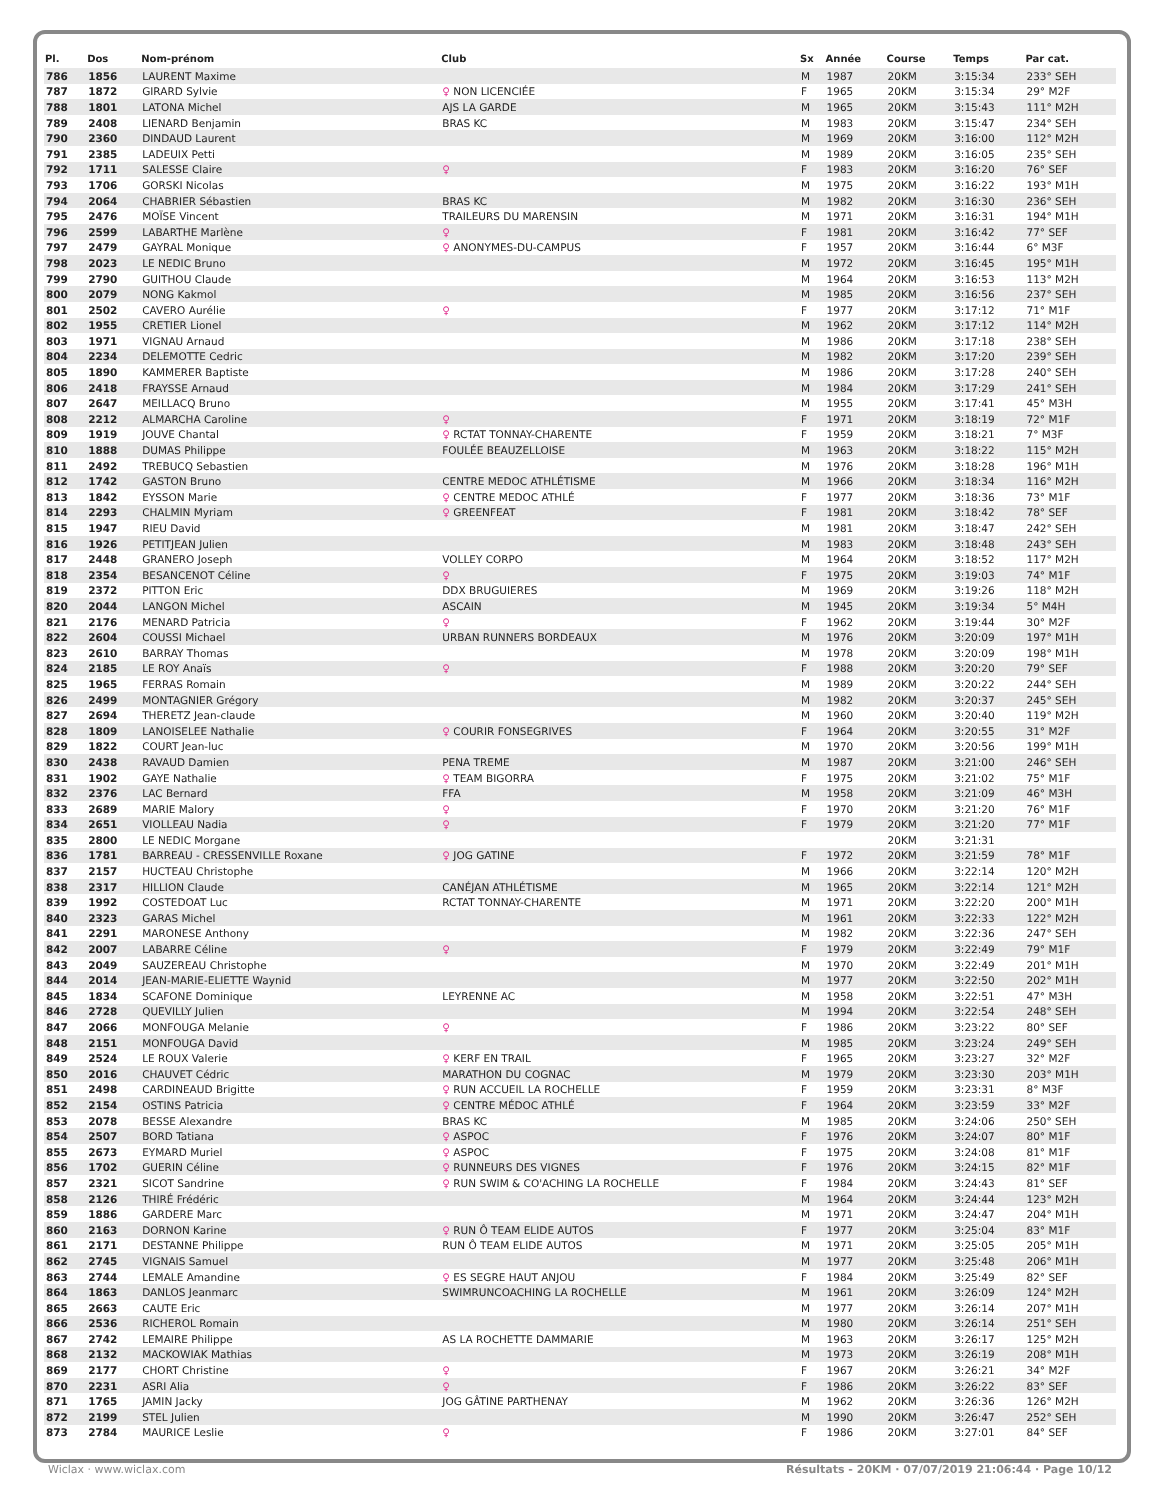| Pl. | Dos | Nom-prénom | Club | Sx | Année | Course | Temps | Par cat. |
| --- | --- | --- | --- | --- | --- | --- | --- | --- |
| 786 | 1856 | LAURENT Maxime | | M | 1987 | 20KM | 3:15:34 | 233° SEH |
| 787 | 1872 | GIRARD Sylvie | ♀ NON LICENCIÉE | F | 1965 | 20KM | 3:15:34 | 29° M2F |
| 788 | 1801 | LATONA Michel | AJS LA GARDE | M | 1965 | 20KM | 3:15:43 | 111° M2H |
| 789 | 2408 | LIENARD Benjamin | BRAS KC | M | 1983 | 20KM | 3:15:47 | 234° SEH |
| 790 | 2360 | DINDAUD Laurent | | M | 1969 | 20KM | 3:16:00 | 112° M2H |
| 791 | 2385 | LADEUIX Petti | | M | 1989 | 20KM | 3:16:05 | 235° SEH |
| 792 | 1711 | SALESSE Claire | ♀ | F | 1983 | 20KM | 3:16:20 | 76° SEF |
| 793 | 1706 | GORSKI Nicolas | | M | 1975 | 20KM | 3:16:22 | 193° M1H |
| 794 | 2064 | CHABRIER Sébastien | BRAS KC | M | 1982 | 20KM | 3:16:30 | 236° SEH |
| 795 | 2476 | MOÏSE Vincent | TRAILEURS DU MARENSIN | M | 1971 | 20KM | 3:16:31 | 194° M1H |
| 796 | 2599 | LABARTHE Marlène | ♀ | F | 1981 | 20KM | 3:16:42 | 77° SEF |
| 797 | 2479 | GAYRAL Monique | ♀ ANONYMES-DU-CAMPUS | F | 1957 | 20KM | 3:16:44 | 6° M3F |
| 798 | 2023 | LE NEDIC Bruno | | M | 1972 | 20KM | 3:16:45 | 195° M1H |
| 799 | 2790 | GUITHOU Claude | | M | 1964 | 20KM | 3:16:53 | 113° M2H |
| 800 | 2079 | NONG Kakmol | | M | 1985 | 20KM | 3:16:56 | 237° SEH |
| 801 | 2502 | CAVERO Aurélie | ♀ | F | 1977 | 20KM | 3:17:12 | 71° M1F |
| 802 | 1955 | CRETIER Lionel | | M | 1962 | 20KM | 3:17:12 | 114° M2H |
| 803 | 1971 | VIGNAU Arnaud | | M | 1986 | 20KM | 3:17:18 | 238° SEH |
| 804 | 2234 | DELEMOTTE Cedric | | M | 1982 | 20KM | 3:17:20 | 239° SEH |
| 805 | 1890 | KAMMERER Baptiste | | M | 1986 | 20KM | 3:17:28 | 240° SEH |
| 806 | 2418 | FRAYSSE Arnaud | | M | 1984 | 20KM | 3:17:29 | 241° SEH |
| 807 | 2647 | MEILLACQ Bruno | | M | 1955 | 20KM | 3:17:41 | 45° M3H |
| 808 | 2212 | ALMARCHA Caroline | ♀ | F | 1971 | 20KM | 3:18:19 | 72° M1F |
| 809 | 1919 | JOUVE Chantal | ♀ RCTAT TONNAY-CHARENTE | F | 1959 | 20KM | 3:18:21 | 7° M3F |
| 810 | 1888 | DUMAS Philippe | FOULÉE BEAUZELLOISE | M | 1963 | 20KM | 3:18:22 | 115° M2H |
| 811 | 2492 | TREBUCQ Sebastien | | M | 1976 | 20KM | 3:18:28 | 196° M1H |
| 812 | 1742 | GASTON Bruno | CENTRE MEDOC ATHLÉTISME | M | 1966 | 20KM | 3:18:34 | 116° M2H |
| 813 | 1842 | EYSSON Marie | ♀ CENTRE MEDOC ATHLÉ | F | 1977 | 20KM | 3:18:36 | 73° M1F |
| 814 | 2293 | CHALMIN Myriam | ♀ GREENFEAT | F | 1981 | 20KM | 3:18:42 | 78° SEF |
| 815 | 1947 | RIEU David | | M | 1981 | 20KM | 3:18:47 | 242° SEH |
| 816 | 1926 | PETITJEAN Julien | | M | 1983 | 20KM | 3:18:48 | 243° SEH |
| 817 | 2448 | GRANERO Joseph | VOLLEY CORPO | M | 1964 | 20KM | 3:18:52 | 117° M2H |
| 818 | 2354 | BESANCENOT Céline | ♀ | F | 1975 | 20KM | 3:19:03 | 74° M1F |
| 819 | 2372 | PITTON Eric | DDX BRUGUIERES | M | 1969 | 20KM | 3:19:26 | 118° M2H |
| 820 | 2044 | LANGON Michel | ASCAIN | M | 1945 | 20KM | 3:19:34 | 5° M4H |
| 821 | 2176 | MENARD Patricia | ♀ | F | 1962 | 20KM | 3:19:44 | 30° M2F |
| 822 | 2604 | COUSSI Michael | URBAN RUNNERS BORDEAUX | M | 1976 | 20KM | 3:20:09 | 197° M1H |
| 823 | 2610 | BARRAY Thomas | | M | 1978 | 20KM | 3:20:09 | 198° M1H |
| 824 | 2185 | LE ROY Anaïs | ♀ | F | 1988 | 20KM | 3:20:20 | 79° SEF |
| 825 | 1965 | FERRAS Romain | | M | 1989 | 20KM | 3:20:22 | 244° SEH |
| 826 | 2499 | MONTAGNIER Grégory | | M | 1982 | 20KM | 3:20:37 | 245° SEH |
| 827 | 2694 | THERETZ Jean-claude | | M | 1960 | 20KM | 3:20:40 | 119° M2H |
| 828 | 1809 | LANOISELEE Nathalie | ♀ COURIR FONSEGRIVES | F | 1964 | 20KM | 3:20:55 | 31° M2F |
| 829 | 1822 | COURT Jean-luc | | M | 1970 | 20KM | 3:20:56 | 199° M1H |
| 830 | 2438 | RAVAUD Damien | PENA TREME | M | 1987 | 20KM | 3:21:00 | 246° SEH |
| 831 | 1902 | GAYE Nathalie | ♀ TEAM BIGORRA | F | 1975 | 20KM | 3:21:02 | 75° M1F |
| 832 | 2376 | LAC Bernard | FFA | M | 1958 | 20KM | 3:21:09 | 46° M3H |
| 833 | 2689 | MARIE Malory | ♀ | F | 1970 | 20KM | 3:21:20 | 76° M1F |
| 834 | 2651 | VIOLLEAU Nadia | ♀ | F | 1979 | 20KM | 3:21:20 | 77° M1F |
| 835 | 2800 | LE NEDIC Morgane | | | | 20KM | 3:21:31 | |
| 836 | 1781 | BARREAU - CRESSENVILLE Roxane | ♀ JOG GATINE | F | 1972 | 20KM | 3:21:59 | 78° M1F |
| 837 | 2157 | HUCTEAU Christophe | | M | 1966 | 20KM | 3:22:14 | 120° M2H |
| 838 | 2317 | HILLION Claude | CANÉJAN ATHLÉTISME | M | 1965 | 20KM | 3:22:14 | 121° M2H |
| 839 | 1992 | COSTEDOAT Luc | RCTAT TONNAY-CHARENTE | M | 1971 | 20KM | 3:22:20 | 200° M1H |
| 840 | 2323 | GARAS Michel | | M | 1961 | 20KM | 3:22:33 | 122° M2H |
| 841 | 2291 | MARONESE Anthony | | M | 1982 | 20KM | 3:22:36 | 247° SEH |
| 842 | 2007 | LABARRE Céline | ♀ | F | 1979 | 20KM | 3:22:49 | 79° M1F |
| 843 | 2049 | SAUZEREAU Christophe | | M | 1970 | 20KM | 3:22:49 | 201° M1H |
| 844 | 2014 | JEAN-MARIE-ELIETTE Waynid | | M | 1977 | 20KM | 3:22:50 | 202° M1H |
| 845 | 1834 | SCAFONE Dominique | LEYRENNE AC | M | 1958 | 20KM | 3:22:51 | 47° M3H |
| 846 | 2728 | QUEVILLY Julien | | M | 1994 | 20KM | 3:22:54 | 248° SEH |
| 847 | 2066 | MONFOUGA Melanie | ♀ | F | 1986 | 20KM | 3:23:22 | 80° SEF |
| 848 | 2151 | MONFOUGA David | | M | 1985 | 20KM | 3:23:24 | 249° SEH |
| 849 | 2524 | LE ROUX Valerie | ♀ KERF EN TRAIL | F | 1965 | 20KM | 3:23:27 | 32° M2F |
| 850 | 2016 | CHAUVET Cédric | MARATHON DU COGNAC | M | 1979 | 20KM | 3:23:30 | 203° M1H |
| 851 | 2498 | CARDINEAUD Brigitte | ♀ RUN ACCUEIL LA ROCHELLE | F | 1959 | 20KM | 3:23:31 | 8° M3F |
| 852 | 2154 | OSTINS Patricia | ♀ CENTRE MÉDOC ATHLÉ | F | 1964 | 20KM | 3:23:59 | 33° M2F |
| 853 | 2078 | BESSE Alexandre | BRAS KC | M | 1985 | 20KM | 3:24:06 | 250° SEH |
| 854 | 2507 | BORD Tatiana | ♀ ASPOC | F | 1976 | 20KM | 3:24:07 | 80° M1F |
| 855 | 2673 | EYMARD Muriel | ♀ ASPOC | F | 1975 | 20KM | 3:24:08 | 81° M1F |
| 856 | 1702 | GUERIN Céline | ♀ RUNNEURS DES VIGNES | F | 1976 | 20KM | 3:24:15 | 82° M1F |
| 857 | 2321 | SICOT Sandrine | ♀ RUN SWIM & CO'ACHING LA ROCHELLE | F | 1984 | 20KM | 3:24:43 | 81° SEF |
| 858 | 2126 | THIRÉ Frédéric | | M | 1964 | 20KM | 3:24:44 | 123° M2H |
| 859 | 1886 | GARDERE Marc | | M | 1971 | 20KM | 3:24:47 | 204° M1H |
| 860 | 2163 | DORNON Karine | ♀ RUN Ô TEAM ELIDE AUTOS | F | 1977 | 20KM | 3:25:04 | 83° M1F |
| 861 | 2171 | DESTANNE Philippe | RUN Ô TEAM ELIDE AUTOS | M | 1971 | 20KM | 3:25:05 | 205° M1H |
| 862 | 2745 | VIGNAIS Samuel | | M | 1977 | 20KM | 3:25:48 | 206° M1H |
| 863 | 2744 | LEMALE Amandine | ♀ ES SEGRE HAUT ANJOU | F | 1984 | 20KM | 3:25:49 | 82° SEF |
| 864 | 1863 | DANLOS Jeanmarc | SWIMRUNCOACHING LA ROCHELLE | M | 1961 | 20KM | 3:26:09 | 124° M2H |
| 865 | 2663 | CAUTE Eric | | M | 1977 | 20KM | 3:26:14 | 207° M1H |
| 866 | 2536 | RICHEROL Romain | | M | 1980 | 20KM | 3:26:14 | 251° SEH |
| 867 | 2742 | LEMAIRE Philippe | AS LA ROCHETTE DAMMARIE | M | 1963 | 20KM | 3:26:17 | 125° M2H |
| 868 | 2132 | MACKOWIAK Mathias | | M | 1973 | 20KM | 3:26:19 | 208° M1H |
| 869 | 2177 | CHORT Christine | ♀ | F | 1967 | 20KM | 3:26:21 | 34° M2F |
| 870 | 2231 | ASRI Alia | ♀ | F | 1986 | 20KM | 3:26:22 | 83° SEF |
| 871 | 1765 | JAMIN Jacky | JOG GÂTINE PARTHENAY | M | 1962 | 20KM | 3:26:36 | 126° M2H |
| 872 | 2199 | STEL Julien | | M | 1990 | 20KM | 3:26:47 | 252° SEH |
| 873 | 2784 | MAURICE Leslie | ♀ | F | 1986 | 20KM | 3:27:01 | 84° SEF |
Wiclax · www.wiclax.com Résultats - 20KM · 07/07/2019 21:06:44 · Page 10/12